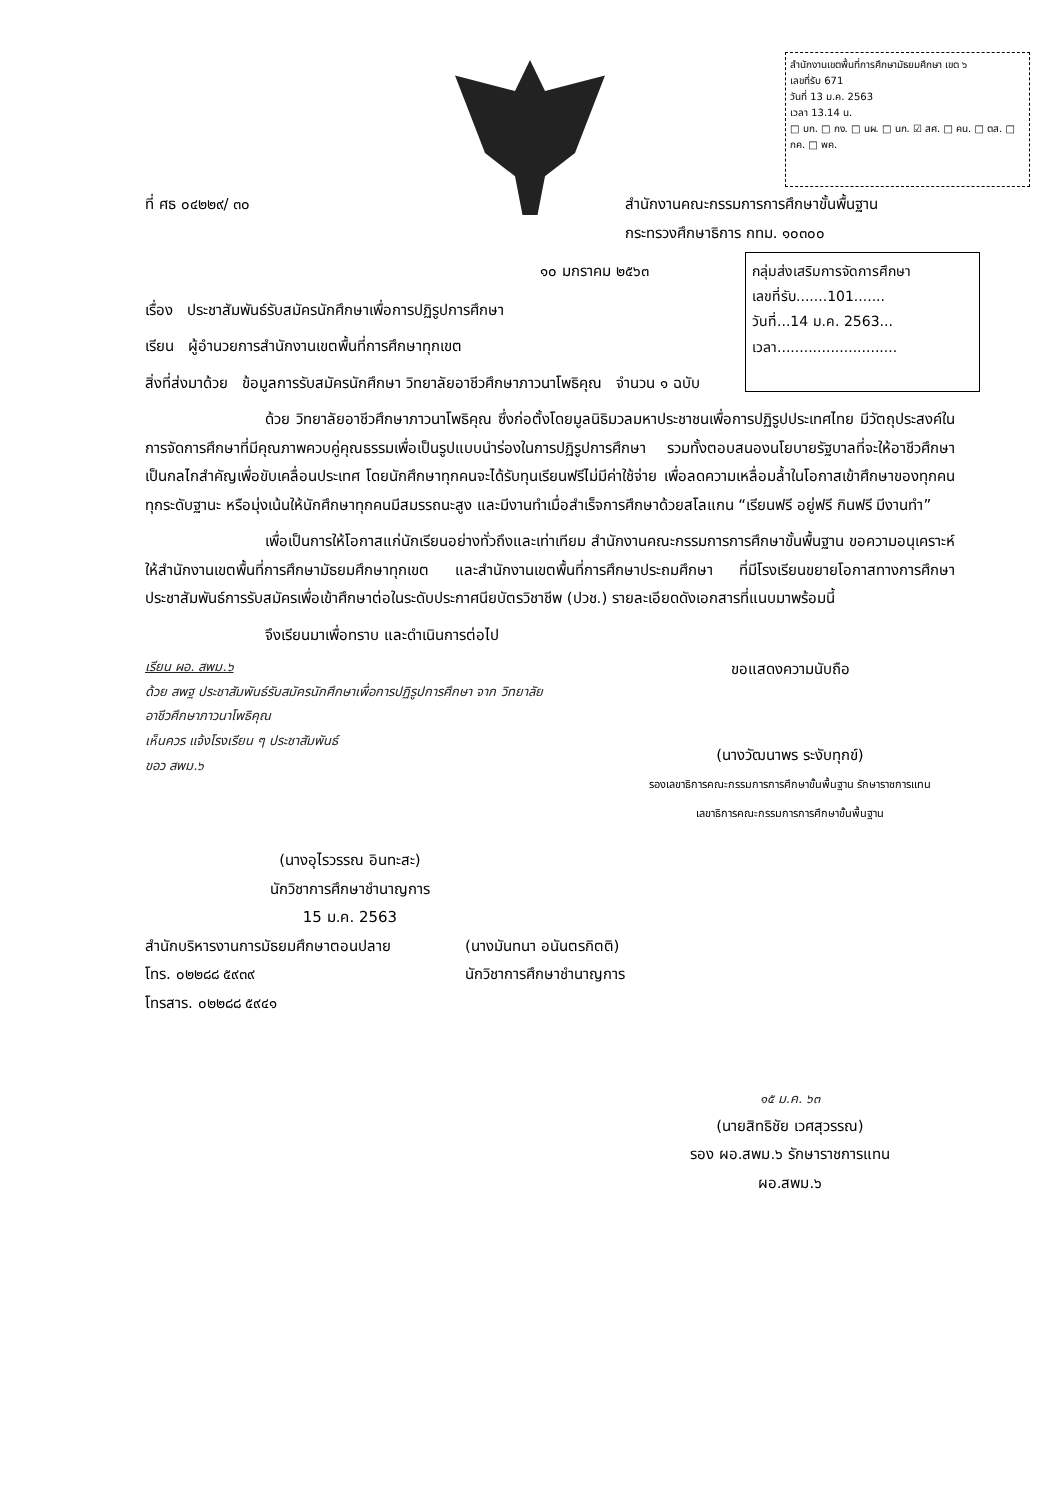สำนักงานเขตพื้นที่การศึกษามัธยมศึกษา เขต ๖
เลขที่รับ 671
วันที่ 13 ม.ค. 2563
เวลา 13.14 น.
□ บก. □ กง. □ นผ. □ นก. ☑ สศ. □ คน. □ ตส. □ กค. □ พค.
กลุ่มส่งเสริมการจัดการศึกษา
เลขที่รับ.......101.......
วันที่...14 ม.ค. 2563...
เวลา...........................
ที่ ศธ ๐๔๒๒๙/ ๓๐ สำนักงานคณะกรรมการการศึกษาขั้นพื้นฐาน
กระทรวงศึกษาธิการ กทม. ๑๐๓๐๐
๑๐ มกราคม ๒๕๖๓
เรื่อง ประชาสัมพันธ์รับสมัครนักศึกษาเพื่อการปฏิรูปการศึกษา
เรียน ผู้อำนวยการสำนักงานเขตพื้นที่การศึกษาทุกเขต
สิ่งที่ส่งมาด้วย ข้อมูลการรับสมัครนักศึกษา วิทยาลัยอาชีวศึกษาภาวนาโพธิคุณ จำนวน ๑ ฉบับ
ด้วย วิทยาลัยอาชีวศึกษาภาวนาโพธิคุณ ซึ่งก่อตั้งโดยมูลนิธิมวลมหาประชาชนเพื่อการปฏิรูปประเทศไทย มีวัตถุประสงค์ในการจัดการศึกษาที่มีคุณภาพควบคู่คุณธรรมเพื่อเป็นรูปแบบนำร่องในการปฏิรูปการศึกษา รวมทั้งตอบสนองนโยบายรัฐบาลที่จะให้อาชีวศึกษาเป็นกลไกสำคัญเพื่อขับเคลื่อนประเทศ โดยนักศึกษาทุกคนจะได้รับทุนเรียนฟรีไม่มีค่าใช้จ่าย เพื่อลดความเหลื่อมล้ำในโอกาสเข้าศึกษาของทุกคนทุกระดับฐานะ หรือมุ่งเน้นให้นักศึกษาทุกคนมีสมรรถนะสูง และมีงานทำเมื่อสำเร็จการศึกษาด้วยสโลแกน “เรียนฟรี อยู่ฟรี กินฟรี มีงานทำ”
เพื่อเป็นการให้โอกาสแก่นักเรียนอย่างทั่วถึงและเท่าเทียม สำนักงานคณะกรรมการการศึกษาขั้นพื้นฐาน ขอความอนุเคราะห์ให้สำนักงานเขตพื้นที่การศึกษามัธยมศึกษาทุกเขต และสำนักงานเขตพื้นที่การศึกษาประถมศึกษา ที่มีโรงเรียนขยายโอกาสทางการศึกษา ประชาสัมพันธ์การรับสมัครเพื่อเข้าศึกษาต่อในระดับประกาศนียบัตรวิชาชีพ (ปวช.) รายละเอียดดังเอกสารที่แนบมาพร้อมนี้
จึงเรียนมาเพื่อทราบ และดำเนินการต่อไป
เรียน ผอ. สพม.๖
ด้วย สพฐ ประชาสัมพันธ์รับสมัครนักศึกษาเพื่อการปฏิรูปการศึกษา จาก วิทยาลัยอาชีวศึกษาภาวนาโพธิคุณ
เห็นควร แจ้งโรงเรียน ๆ ประชาสัมพันธ์
ขอว สพม.๖
ขอแสดงความนับถือ
(นางวัฒนาพร ระงับทุกข์)
รองเลขาธิการคณะกรรมการการศึกษาขั้นพื้นฐาน รักษาราชการแทน
เลขาธิการคณะกรรมการการศึกษาขั้นพื้นฐาน
(นางอุไรวรรณ อินทะสะ)
นักวิชาการศึกษาชำนาญการ
15 ม.ค. 2563
สำนักบริหารงานการมัธยมศึกษาตอนปลาย
โทร. ๐๒๒๘๘ ๕๙๓๙
โทรสาร. ๐๒๒๘๘ ๕๙๔๑
(นางมันทนา อนันตรกิตติ)
นักวิชาการศึกษาชำนาญการ
๑๕ ม.ค. ๖๓
(นายสิทธิชัย เวศสุวรรณ)
รอง ผอ.สพม.๖ รักษาราชการแทน
ผอ.สพม.๖